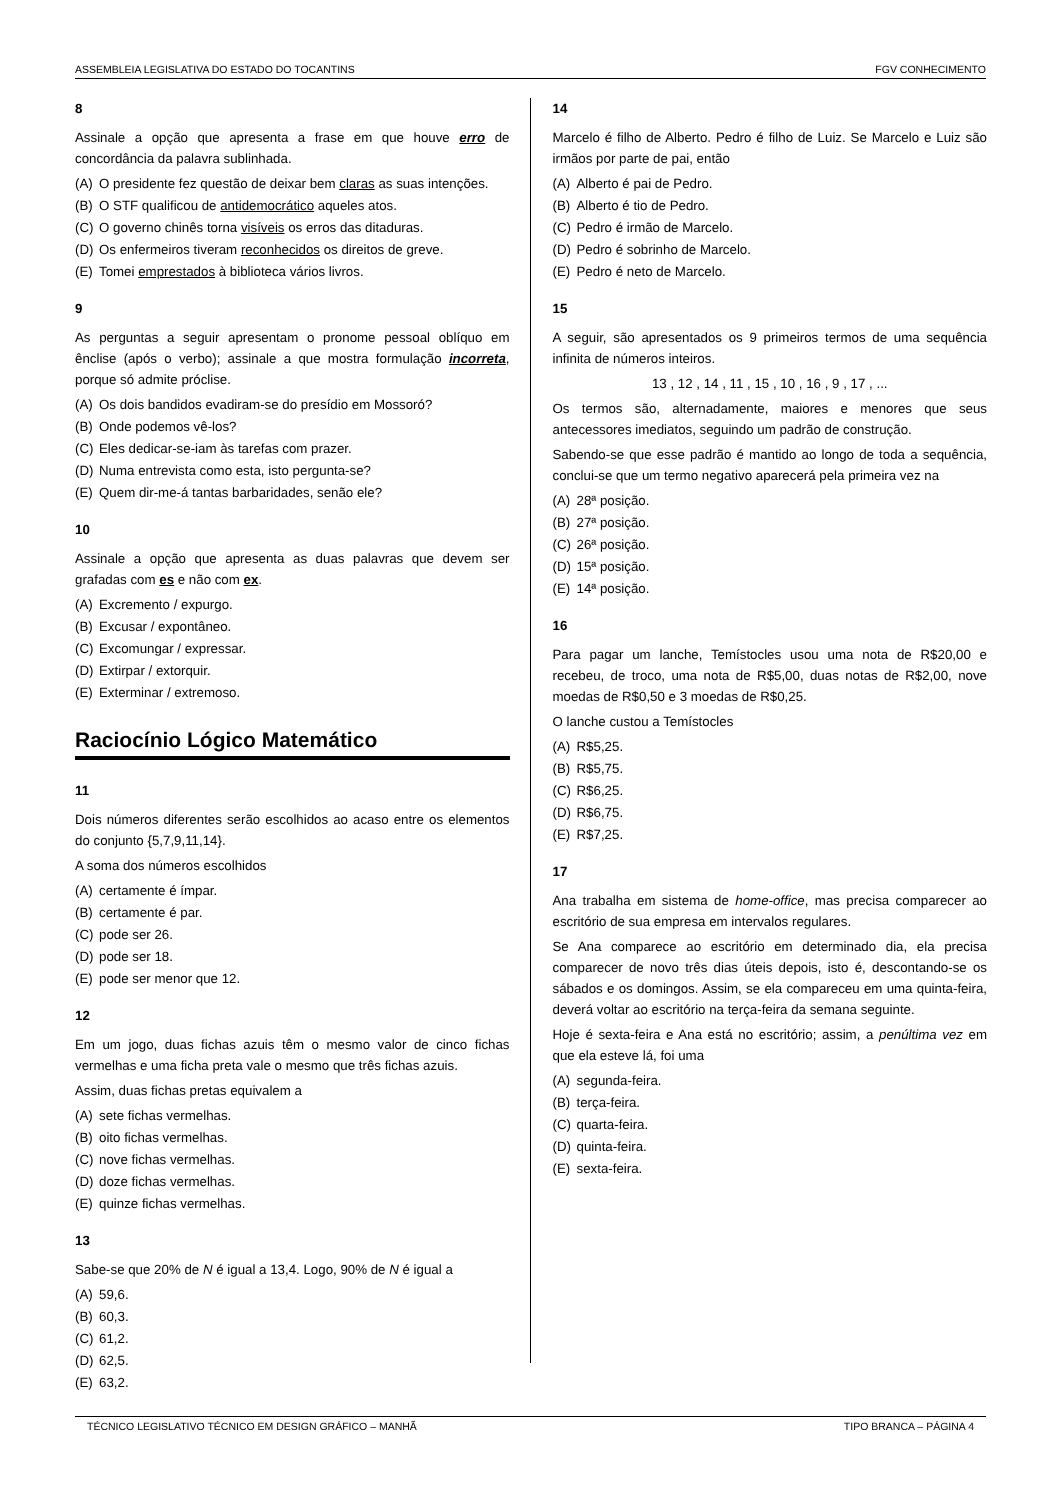ASSEMBLEIA LEGISLATIVA DO ESTADO DO TOCANTINS FGV CONHECIMENTO
8
Assinale a opção que apresenta a frase em que houve erro de concordância da palavra sublinhada.
(A) O presidente fez questão de deixar bem claras as suas intenções.
(B) O STF qualificou de antidemocrático aqueles atos.
(C) O governo chinês torna visíveis os erros das ditaduras.
(D) Os enfermeiros tiveram reconhecidos os direitos de greve.
(E) Tomei emprestados à biblioteca vários livros.
9
As perguntas a seguir apresentam o pronome pessoal oblíquo em ênclise (após o verbo); assinale a que mostra formulação incorreta, porque só admite próclise.
(A) Os dois bandidos evadiram-se do presídio em Mossoró?
(B) Onde podemos vê-los?
(C) Eles dedicar-se-iam às tarefas com prazer.
(D) Numa entrevista como esta, isto pergunta-se?
(E) Quem dir-me-á tantas barbaridades, senão ele?
10
Assinale a opção que apresenta as duas palavras que devem ser grafadas com es e não com ex.
(A) Excremento / expurgo.
(B) Excusar / expontâneo.
(C) Excomungar / expressar.
(D) Extirpar / extorquir.
(E) Exterminar / extremoso.
Raciocínio Lógico Matemático
11
Dois números diferentes serão escolhidos ao acaso entre os elementos do conjunto {5,7,9,11,14}.
A soma dos números escolhidos
(A) certamente é ímpar.
(B) certamente é par.
(C) pode ser 26.
(D) pode ser 18.
(E) pode ser menor que 12.
12
Em um jogo, duas fichas azuis têm o mesmo valor de cinco fichas vermelhas e uma ficha preta vale o mesmo que três fichas azuis.
Assim, duas fichas pretas equivalem a
(A) sete fichas vermelhas.
(B) oito fichas vermelhas.
(C) nove fichas vermelhas.
(D) doze fichas vermelhas.
(E) quinze fichas vermelhas.
13
Sabe-se que 20% de N é igual a 13,4. Logo, 90% de N é igual a
(A) 59,6.
(B) 60,3.
(C) 61,2.
(D) 62,5.
(E) 63,2.
14
Marcelo é filho de Alberto. Pedro é filho de Luiz. Se Marcelo e Luiz são irmãos por parte de pai, então
(A) Alberto é pai de Pedro.
(B) Alberto é tio de Pedro.
(C) Pedro é irmão de Marcelo.
(D) Pedro é sobrinho de Marcelo.
(E) Pedro é neto de Marcelo.
15
A seguir, são apresentados os 9 primeiros termos de uma sequência infinita de números inteiros.
13 , 12 , 14 , 11 , 15 , 10 , 16 , 9 , 17 , ...
Os termos são, alternadamente, maiores e menores que seus antecessores imediatos, seguindo um padrão de construção.
Sabendo-se que esse padrão é mantido ao longo de toda a sequência, conclui-se que um termo negativo aparecerá pela primeira vez na
(A) 28ª posição.
(B) 27ª posição.
(C) 26ª posição.
(D) 15ª posição.
(E) 14ª posição.
16
Para pagar um lanche, Temístocles usou uma nota de R$20,00 e recebeu, de troco, uma nota de R$5,00, duas notas de R$2,00, nove moedas de R$0,50 e 3 moedas de R$0,25.
O lanche custou a Temístocles
(A) R$5,25.
(B) R$5,75.
(C) R$6,25.
(D) R$6,75.
(E) R$7,25.
17
Ana trabalha em sistema de home-office, mas precisa comparecer ao escritório de sua empresa em intervalos regulares.
Se Ana comparece ao escritório em determinado dia, ela precisa comparecer de novo três dias úteis depois, isto é, descontando-se os sábados e os domingos. Assim, se ela compareceu em uma quinta-feira, deverá voltar ao escritório na terça-feira da semana seguinte.
Hoje é sexta-feira e Ana está no escritório; assim, a penúltima vez em que ela esteve lá, foi uma
(A) segunda-feira.
(B) terça-feira.
(C) quarta-feira.
(D) quinta-feira.
(E) sexta-feira.
TÉCNICO LEGISLATIVO TÉCNICO EM DESIGN GRÁFICO – MANHÃ TIPO BRANCA – PÁGINA 4